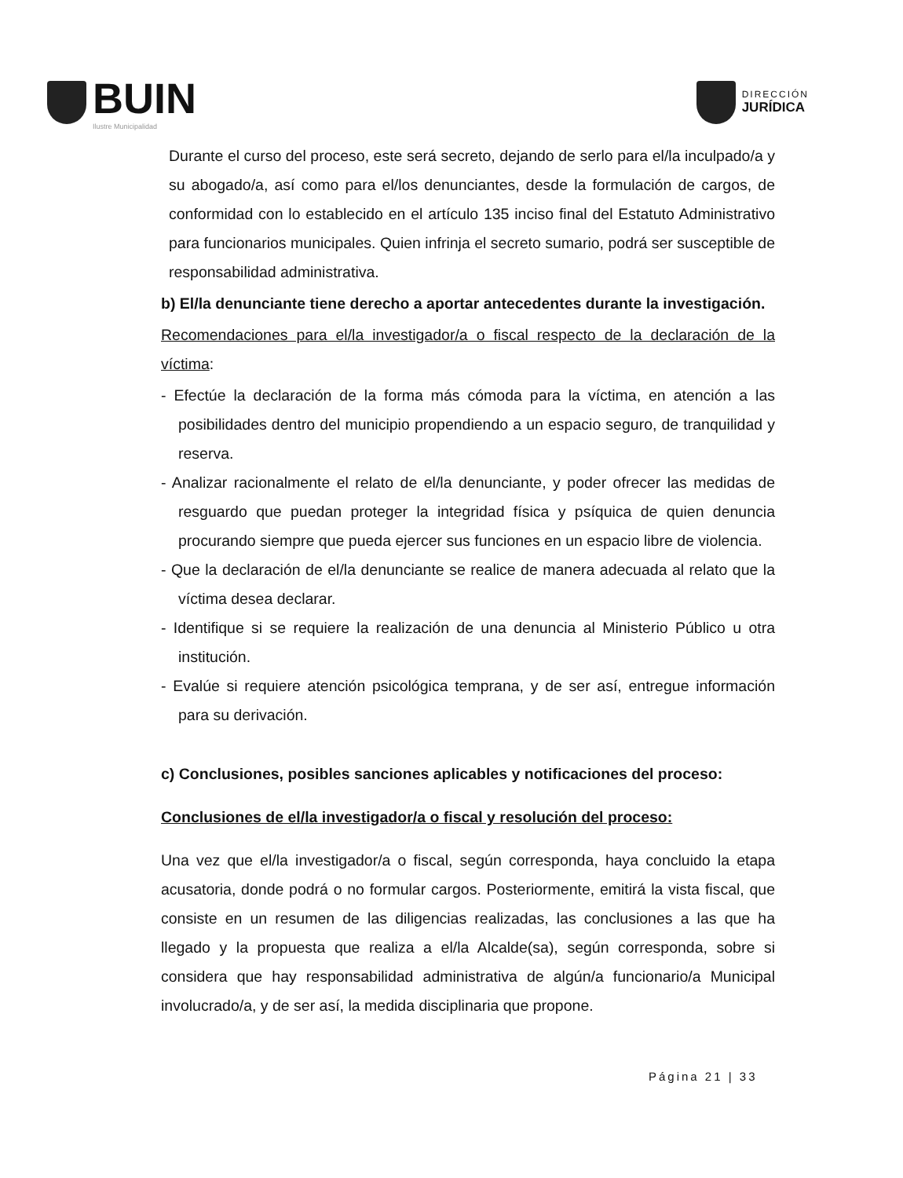BUIN
Ilustre Municipalidad
DIRECCIÓN
JURÍDICA
Durante el curso del proceso, este será secreto, dejando de serlo para el/la inculpado/a y su abogado/a, así como para el/los denunciantes, desde la formulación de cargos, de conformidad con lo establecido en el artículo 135 inciso final del Estatuto Administrativo para funcionarios municipales. Quien infrinja el secreto sumario, podrá ser susceptible de responsabilidad administrativa.
b) El/la denunciante tiene derecho a aportar antecedentes durante la investigación.
Recomendaciones para el/la investigador/a o fiscal respecto de la declaración de la víctima:
- Efectúe la declaración de la forma más cómoda para la víctima, en atención a las posibilidades dentro del municipio propendiendo a un espacio seguro, de tranquilidad y reserva.
- Analizar racionalmente el relato de el/la denunciante, y poder ofrecer las medidas de resguardo que puedan proteger la integridad física y psíquica de quien denuncia procurando siempre que pueda ejercer sus funciones en un espacio libre de violencia.
- Que la declaración de el/la denunciante se realice de manera adecuada al relato que la víctima desea declarar.
- Identifique si se requiere la realización de una denuncia al Ministerio Público u otra institución.
- Evalúe si requiere atención psicológica temprana, y de ser así, entregue información para su derivación.
c) Conclusiones, posibles sanciones aplicables y notificaciones del proceso:
Conclusiones de el/la investigador/a o fiscal y resolución del proceso:
Una vez que el/la investigador/a o fiscal, según corresponda, haya concluido la etapa acusatoria, donde podrá o no formular cargos. Posteriormente, emitirá la vista fiscal, que consiste en un resumen de las diligencias realizadas, las conclusiones a las que ha llegado y la propuesta que realiza a el/la Alcalde(sa), según corresponda, sobre si considera que hay responsabilidad administrativa de algún/a funcionario/a Municipal involucrado/a, y de ser así, la medida disciplinaria que propone.
Página 21 | 33